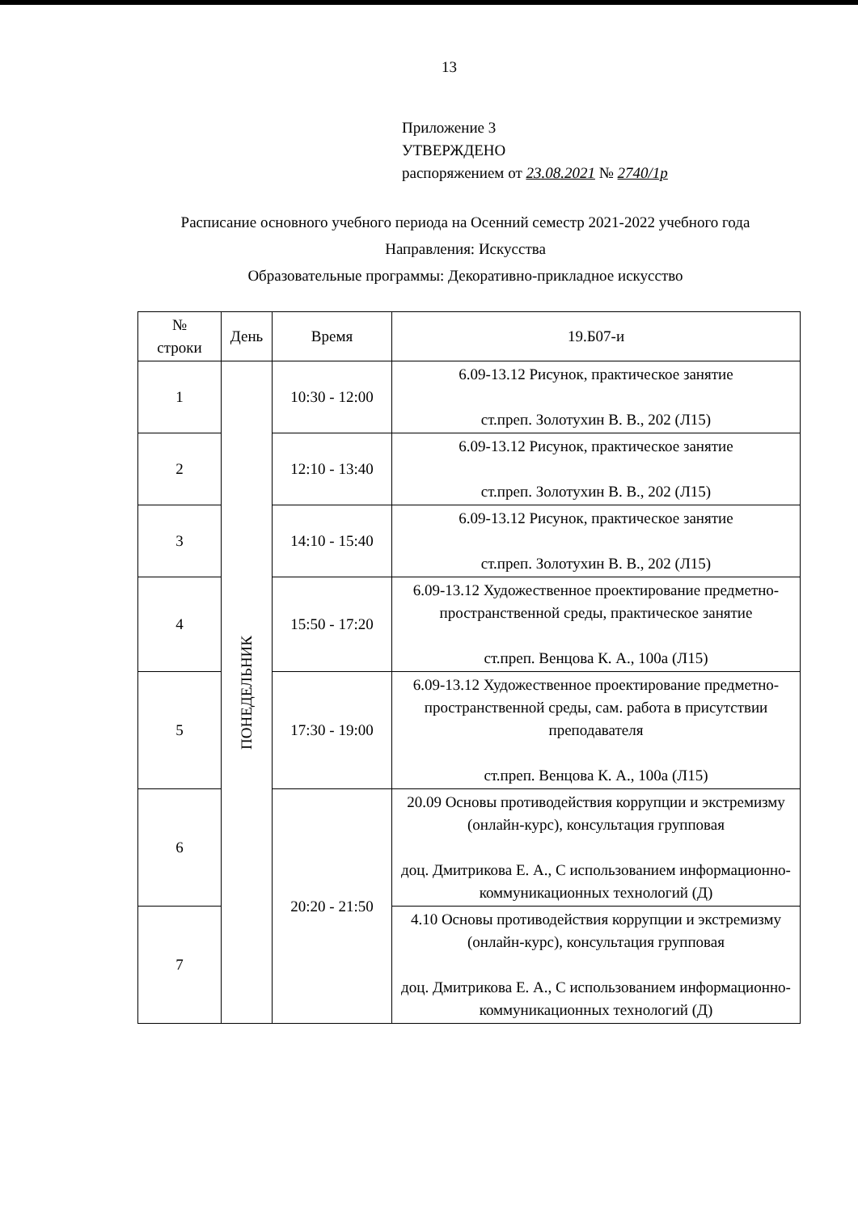13
Приложение 3
УТВЕРЖДЕНО
распоряжением от 23.08.2021 № 2740/1р
Расписание основного учебного периода на Осенний семестр 2021-2022 учебного года
Направления: Искусства
Образовательные программы: Декоративно-прикладное искусство
| № строки | День | Время | 19.Б07-и |
| --- | --- | --- | --- |
| 1 | ПОНЕДЕЛЬНИК | 10:30 - 12:00 | 6.09-13.12 Рисунок, практическое занятие ст.преп. Золотухин В. В., 202 (Л15) |
| 2 | | 12:10 - 13:40 | 6.09-13.12 Рисунок, практическое занятие ст.преп. Золотухин В. В., 202 (Л15) |
| 3 | | 14:10 - 15:40 | 6.09-13.12 Рисунок, практическое занятие ст.преп. Золотухин В. В., 202 (Л15) |
| 4 | | 15:50 - 17:20 | 6.09-13.12 Художественное проектирование предметно-пространственной среды, практическое занятие ст.преп. Венцова К. А., 100а (Л15) |
| 5 | | 17:30 - 19:00 | 6.09-13.12 Художественное проектирование предметно-пространственной среды, сам. работа в присутствии преподавателя ст.преп. Венцова К. А., 100а (Л15) |
| 6 | | 20:20 - 21:50 | 20.09 Основы противодействия коррупции и экстремизму (онлайн-курс), консультация групповая доц. Дмитрикова Е. А., С использованием информационно-коммуникационных технологий (Д) |
| 7 | | | 4.10 Основы противодействия коррупции и экстремизму (онлайн-курс), консультация групповая доц. Дмитрикова Е. А., С использованием информационно-коммуникационных технологий (Д) |